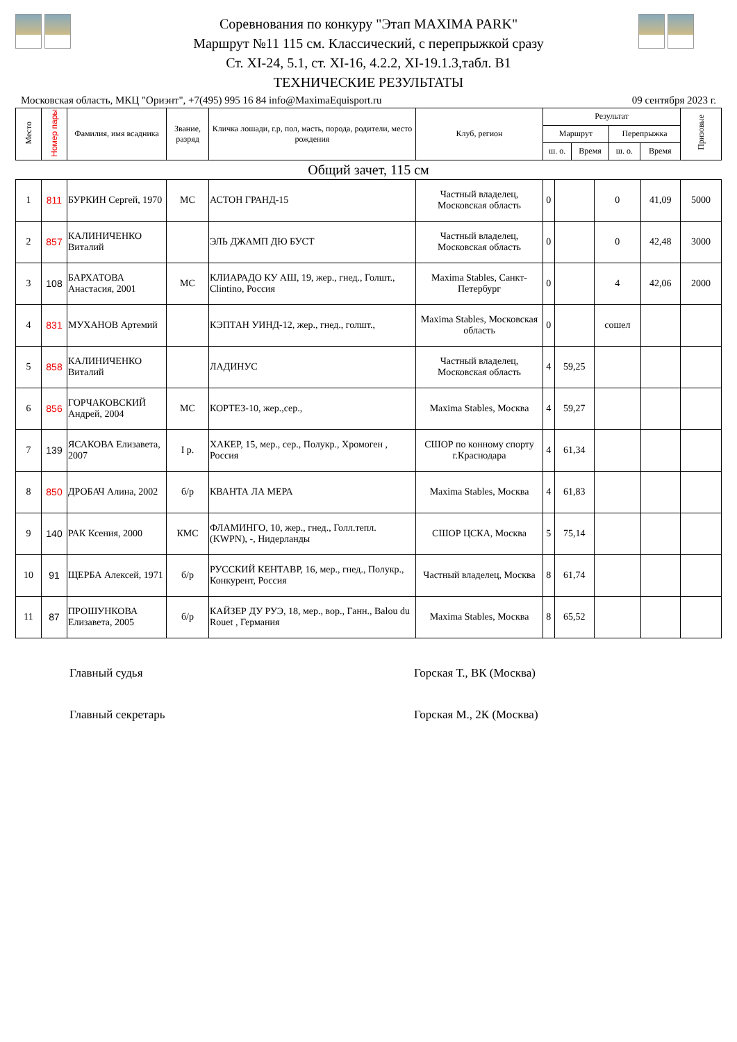Соревнования по конкуру "Этап MAXIMA PARK"
Маршрут №11 115 см. Классический, с перепрыжкой сразу
Ст. XI-24, 5.1, ст. XI-16, 4.2.2, XI-19.1.3,табл. В1
ТЕХНИЧЕСКИЕ РЕЗУЛЬТАТЫ
Московская область, МКЦ "Ориэнт", +7(495) 995 16 84 info@MaximaEquisport.ru 09 сентября 2023 г.
| Место | Номер пары | Фамилия, имя всадника | Звание, разряд | Кличка лошади, г.р, пол, масть, порода, родители, место рождения | Клуб, регион | Результат | | | | Призовые |
| --- | --- | --- | --- | --- | --- | --- | --- | --- | --- | --- |
| | | | | | | Маршрут | | Перепрыжка | | |
| | | | | | | ш. о. | Время | ш. о. | Время | |
Общий зачет, 115 см
| 1 | 811 | БУРКИН Сергей, 1970 | МС | АСТОН ГРАНД-15 | Частный владелец, Московская область | 0 | | 0 | 41,09 | 5000 |
| 2 | 857 | КАЛИНИЧЕНКО Виталий | | ЭЛЬ ДЖАМП ДЮ БУСТ | Частный владелец, Московская область | 0 | | 0 | 42,48 | 3000 |
| 3 | 108 | БАРХАТОВА Анастасия, 2001 | МС | КЛИАРАДО КУ АШ, 19, жер., гнед., Голшт., Clintino, Россия | Maxima Stables, Санкт-Петербург | 0 | | 4 | 42,06 | 2000 |
| 4 | 831 | МУХАНОВ Артемий | | КЭПТАН УИНД-12, жер., гнед., голшт., | Maxima Stables, Московская область | 0 | | сошел | | |
| 5 | 858 | КАЛИНИЧЕНКО Виталий | | ЛАДИНУС | Частный владелец, Московская область | 4 | 59,25 | | | |
| 6 | 856 | ГОРЧАКОВСКИЙ Андрей, 2004 | МС | КОРТЕЗ-10, жер.,сер., | Maxima Stables, Москва | 4 | 59,27 | | | |
| 7 | 139 | ЯСАКОВА Елизавета, 2007 | I р. | ХАКЕР, 15, мер., сер., Полукр., Хромоген , Россия | СШОР по конному спорту г.Краснодара | 4 | 61,34 | | | |
| 8 | 850 | ДРОБАЧ Алина, 2002 | б/р | КВАНТА ЛА МЕРА | Maxima Stables, Москва | 4 | 61,83 | | | |
| 9 | 140 | РАК Ксения, 2000 | КМС | ФЛАМИНГО, 10, жер., гнед., Голл.тепл. (KWPN), -, Нидерланды | СШОР ЦСКА, Москва | 5 | 75,14 | | | |
| 10 | 91 | ЩЕРБА Алексей, 1971 | б/р | РУССКИЙ КЕНТАВР, 16, мер., гнед., Полукр., Конкурент, Россия | Частный владелец, Москва | 8 | 61,74 | | | |
| 11 | 87 | ПРОШУНКОВА Елизавета, 2005 | б/р | КАЙЗЕР ДУ РУЭ, 18, мер., вор., Ганн., Balou du Rouet , Германия | Maxima Stables, Москва | 8 | 65,52 | | | |
Главный судья Горская Т., ВК (Москва)
Главный секретарь Горская М., 2К (Москва)